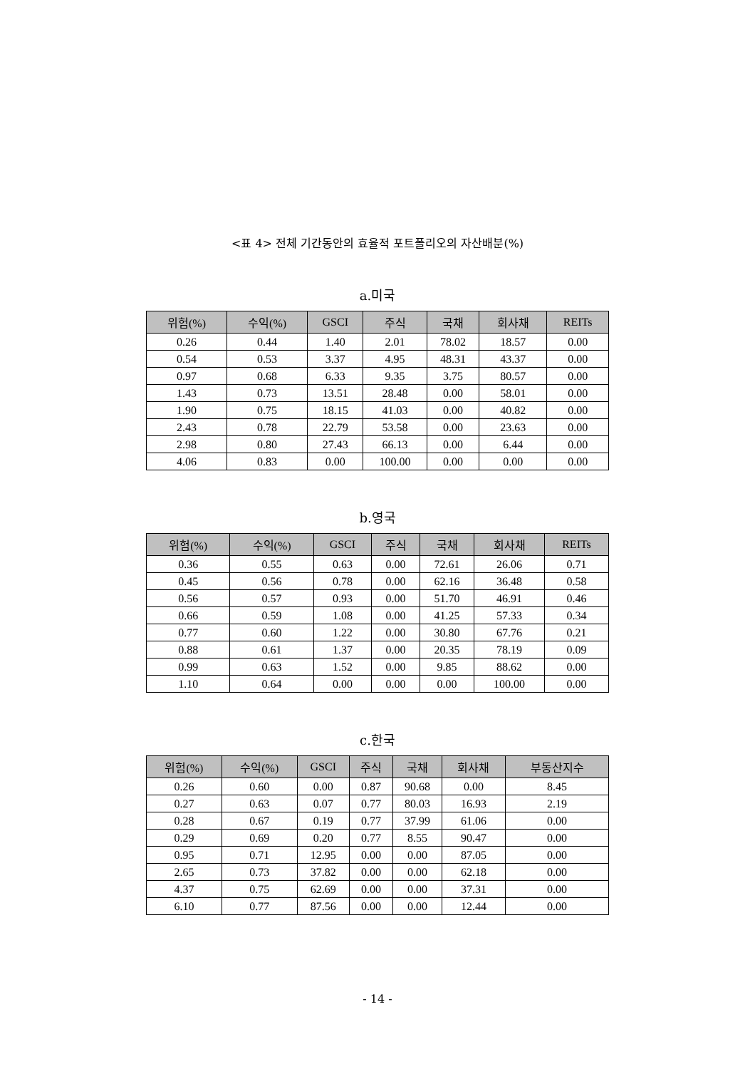<표 4> 전체 기간동안의 효율적 포트폴리오의 자산배분(%)
a.미국
| 위험(%) | 수익(%) | GSCI | 주식 | 국채 | 회사채 | REITs |
| --- | --- | --- | --- | --- | --- | --- |
| 0.26 | 0.44 | 1.40 | 2.01 | 78.02 | 18.57 | 0.00 |
| 0.54 | 0.53 | 3.37 | 4.95 | 48.31 | 43.37 | 0.00 |
| 0.97 | 0.68 | 6.33 | 9.35 | 3.75 | 80.57 | 0.00 |
| 1.43 | 0.73 | 13.51 | 28.48 | 0.00 | 58.01 | 0.00 |
| 1.90 | 0.75 | 18.15 | 41.03 | 0.00 | 40.82 | 0.00 |
| 2.43 | 0.78 | 22.79 | 53.58 | 0.00 | 23.63 | 0.00 |
| 2.98 | 0.80 | 27.43 | 66.13 | 0.00 | 6.44 | 0.00 |
| 4.06 | 0.83 | 0.00 | 100.00 | 0.00 | 0.00 | 0.00 |
b.영국
| 위험(%) | 수익(%) | GSCI | 주식 | 국채 | 회사채 | REITs |
| --- | --- | --- | --- | --- | --- | --- |
| 0.36 | 0.55 | 0.63 | 0.00 | 72.61 | 26.06 | 0.71 |
| 0.45 | 0.56 | 0.78 | 0.00 | 62.16 | 36.48 | 0.58 |
| 0.56 | 0.57 | 0.93 | 0.00 | 51.70 | 46.91 | 0.46 |
| 0.66 | 0.59 | 1.08 | 0.00 | 41.25 | 57.33 | 0.34 |
| 0.77 | 0.60 | 1.22 | 0.00 | 30.80 | 67.76 | 0.21 |
| 0.88 | 0.61 | 1.37 | 0.00 | 20.35 | 78.19 | 0.09 |
| 0.99 | 0.63 | 1.52 | 0.00 | 9.85 | 88.62 | 0.00 |
| 1.10 | 0.64 | 0.00 | 0.00 | 0.00 | 100.00 | 0.00 |
c.한국
| 위험(%) | 수익(%) | GSCI | 주식 | 국채 | 회사채 | 부동산지수 |
| --- | --- | --- | --- | --- | --- | --- |
| 0.26 | 0.60 | 0.00 | 0.87 | 90.68 | 0.00 | 8.45 |
| 0.27 | 0.63 | 0.07 | 0.77 | 80.03 | 16.93 | 2.19 |
| 0.28 | 0.67 | 0.19 | 0.77 | 37.99 | 61.06 | 0.00 |
| 0.29 | 0.69 | 0.20 | 0.77 | 8.55 | 90.47 | 0.00 |
| 0.95 | 0.71 | 12.95 | 0.00 | 0.00 | 87.05 | 0.00 |
| 2.65 | 0.73 | 37.82 | 0.00 | 0.00 | 62.18 | 0.00 |
| 4.37 | 0.75 | 62.69 | 0.00 | 0.00 | 37.31 | 0.00 |
| 6.10 | 0.77 | 87.56 | 0.00 | 0.00 | 12.44 | 0.00 |
- 14 -